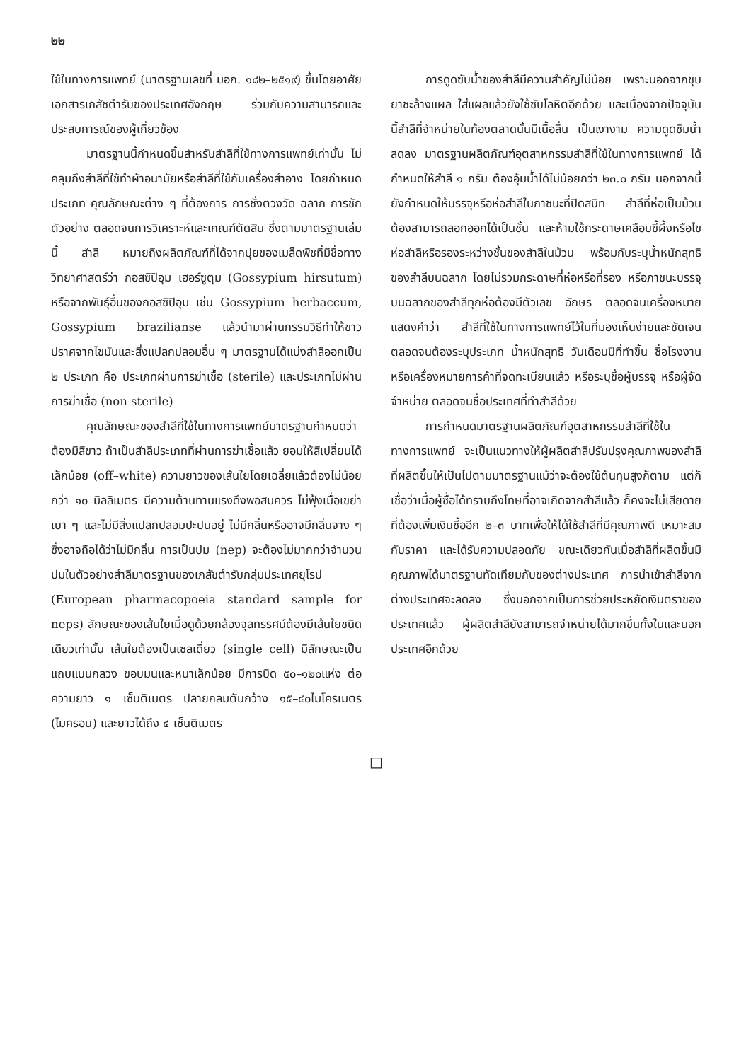๒๒
ใช้ในทางการแพทย์ (มาตรฐานเลขที่ มอก. ๑๘๒–๒๕๑๙) ขึ้นโดยอาศัยเอกสารเภสัชตำรับของประเทศอังกฤษ ร่วมกับความสามารถและประสบการณ์ของผู้เกี่ยวข้อง
มาตรฐานนี้กำหนดขึ้นสำหรับสำลีที่ใช้ทางการแพทย์เท่านั้น ไม่คลุมถึงสำลีที่ใช้ทำผ้าอนามัยหรือสำลีที่ใช้กับเครื่องสำอาง โดยกำหนดประเภท คุณลักษณะต่าง ๆ ที่ต้องการ การชั่งตวงวัด ฉลาก การชักตัวอย่าง ตลอดจนการวิเคราะห์และเกณฑ์ตัดสิน ซึ่งตามมาตรฐานเล่มนี้ สำลี หมายถึงผลิตภัณฑ์ที่ได้จากปุยของเมล็ดพืชที่มีชื่อทางวิทยาศาสตร์ว่า กอสซิปิอุม เฮอร์ซูตุม (Gossypium hirsutum) หรือจากพันธุ์อื่นของกอสซิปิอุม เช่น Gossypium herbaccum, Gossypium brazilianse แล้วนำมาผ่านกรรมวิธีทำให้ขาว ปราศจากไขมันและสิ่งแปลกปลอมอื่น ๆ มาตรฐานได้แบ่งสำลีออกเป็น ๒ ประเภท คือ ประเภทผ่านการฆ่าเชื้อ (sterile) และประเภทไม่ผ่านการฆ่าเชื้อ (non sterile)
คุณลักษณะของสำลีที่ใช้ในทางการแพทย์มาตรฐานกำหนดว่าต้องมีสีขาว ถ้าเป็นสำลีประเภทที่ผ่านการฆ่าเชื้อแล้ว ยอมให้สีเปลี่ยนได้เล็กน้อย (off–white) ความยาวของเส้นใยโดยเฉลี่ยแล้วต้องไม่น้อยกว่า ๑๐ มิลลิเมตร มีความต้านทานแรงดึงพอสมควร ไม่ฟุ้งเมื่อเขย่าเบา ๆ และไม่มีสิ่งแปลกปลอมปะปนอยู่ ไม่มีกลิ่นหรืออาจมีกลิ่นจาง ๆ ซึ่งอาจถือได้ว่าไม่มีกลิ่น การเป็นปม (nep) จะต้องไม่มากกว่าจำนวนปมในตัวอย่างสำลีมาตรฐานของเภสัชตำรับกลุ่มประเทศยุโรป (European pharmacopoeia standard sample for neps) ลักษณะของเส้นใยเมื่อดูด้วยกล้องจุลทรรศน์ต้องมีเส้นใยชนิดเดียวเท่านั้น เส้นใยต้องเป็นเซลเดี่ยว (single cell) มีลักษณะเป็นแถบแบนกลวง ขอบมนและหนาเล็กน้อย มีการบิด ๕๐–๑๒๐แห่ง ต่อความยาว ๑ เซ็นติเมตร ปลายกลมตันกว้าง ๑๕–๔๐ไมโครเมตร (ไมครอน) และยาวได้ถึง ๔ เซ็นติเมตร
การดูดซับน้ำของสำลีมีความสำคัญไม่น้อย เพราะนอกจากชุบยาชะล้างแผล ใส่แผลแล้วยังใช้ซับโลหิตอีกด้วย และเนื่องจากปัจจุบันนี้สำลีที่จำหน่ายในท้องตลาดนั้นมีเนื้อลื่น เป็นเงางาม ความดูดซึมน้ำลดลง มาตรฐานผลิตภัณฑ์อุตสาหกรรมสำลีที่ใช้ในทางการแพทย์ ได้กำหนดให้สำลี ๑ กรัม ต้องอุ้มน้ำได้ไม่น้อยกว่า ๒๓.๐ กรัม นอกจากนี้ยังกำหนดให้บรรจุหรือห่อสำลีในภาชนะที่ปิดสนิท สำลีที่ห่อเป็นม้วนต้องสามารถลอกออกได้เป็นชั้น และห้ามใช้กระดาษเคลือบขี้ผึ้งหรือไข ห่อสำลีหรือรองระหว่างชั้นของสำลีในม้วน พร้อมกับระบุน้ำหนักสุทธิของสำลีบนฉลาก โดยไม่รวมกระดาษที่ห่อหรือที่รอง หรือภาชนะบรรจุ บนฉลากของสำลีทุกห่อต้องมีตัวเลข อักษร ตลอดจนเครื่องหมายแสดงคำว่า สำลีที่ใช้ในทางการแพทย์ไว้ในที่มองเห็นง่ายและชัดเจน ตลอดจนต้องระบุประเภท น้ำหนักสุทธิ วันเดือนปีที่ทำขึ้น ชื่อโรงงานหรือเครื่องหมายการค้าที่จดทะเบียนแล้ว หรือระบุชื่อผู้บรรจุ หรือผู้จัดจำหน่าย ตลอดจนชื่อประเทศที่ทำสำลีด้วย
การกำหนดมาตรฐานผลิตภัณฑ์อุตสาหกรรมสำลีที่ใช้ในทางการแพทย์ จะเป็นแนวทางให้ผู้ผลิตสำลีปรับปรุงคุณภาพของสำลีที่ผลิตขึ้นให้เป็นไปตามมาตรฐานแม้ว่าจะต้องใช้ต้นทุนสูงก็ตาม แต่ก็เชื่อว่าเมื่อผู้ซื้อได้ทราบถึงโทษที่อาจเกิดจากสำลีแล้ว ก็คงจะไม่เสียดายที่ต้องเพิ่มเงินซื้ออีก ๒–๓ บาทเพื่อให้ได้ใช้สำลีที่มีคุณภาพดี เหมาะสมกับราคา และได้รับความปลอดภัย ขณะเดียวกันเมื่อสำลีที่ผลิตขึ้นมีคุณภาพได้มาตรฐานทัดเทียมกับของต่างประเทศ การนำเข้าสำลีจากต่างประเทศจะลดลง ซึ่งนอกจากเป็นการช่วยประหยัดเงินตราของประเทศแล้ว ผู้ผลิตสำลียังสามารถจำหน่ายได้มากขึ้นทั้งในและนอกประเทศอีกด้วย
□